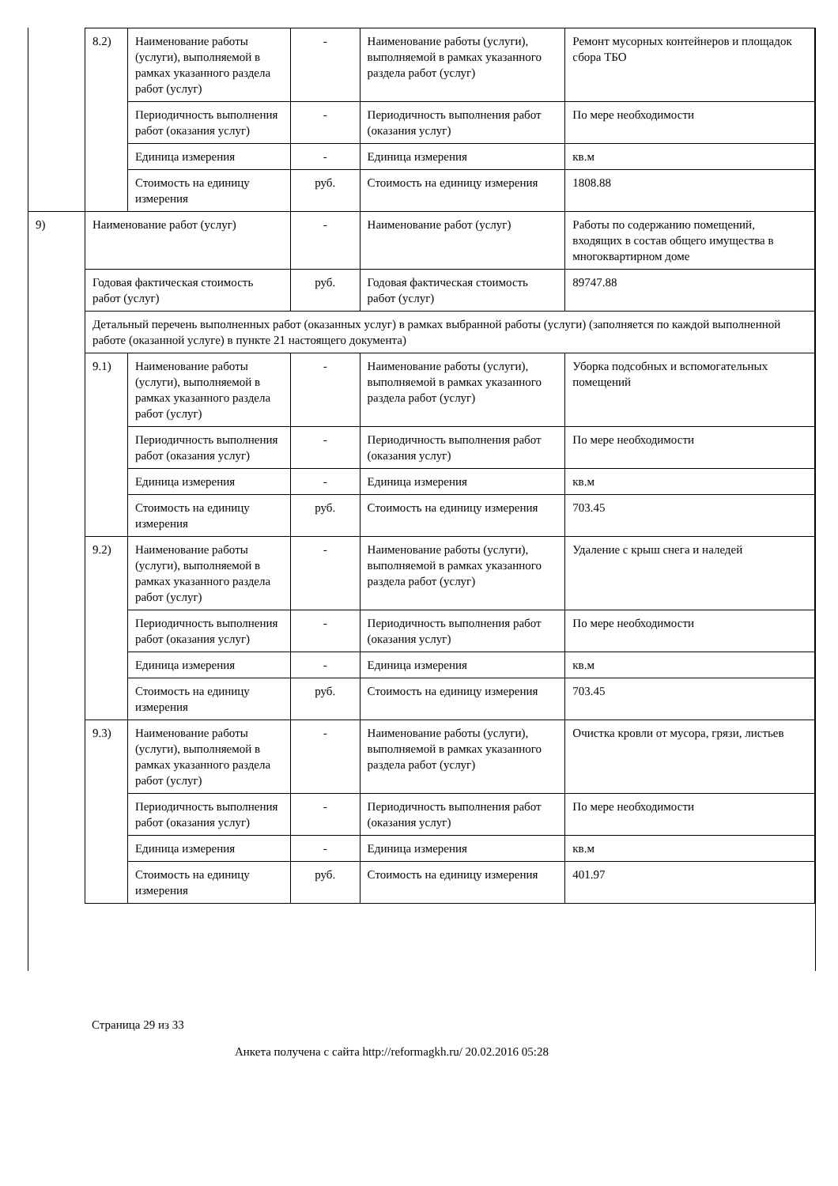| | 8.2) | Наименование работы (услуги), выполняемой в рамках указанного раздела работ (услуг) | - | Наименование работы (услуги), выполняемой в рамках указанного раздела работ (услуг) | Ремонт мусорных контейнеров и площадок сбора ТБО |
| | | Периодичность выполнения работ (оказания услуг) | - | Периодичность выполнения работ (оказания услуг) | По мере необходимости |
| | | Единица измерения | - | Единица измерения | кв.м |
| | | Стоимость на единицу измерения | руб. | Стоимость на единицу измерения | 1808.88 |
| 9) | Наименование работ (услуг) | | - | Наименование работ (услуг) | Работы по содержанию помещений, входящих в состав общего имущества в многоквартирном доме |
| | Годовая фактическая стоимость работ (услуг) | | руб. | Годовая фактическая стоимость работ (услуг) | 89747.88 |
| | Детальный перечень выполненных работ (оказанных услуг) в рамках выбранной работы (услуги) (заполняется по каждой выполненной работе (оказанной услуге) в пункте 21 настоящего документа) | | | | |
| | 9.1) | Наименование работы (услуги), выполняемой в рамках указанного раздела работ (услуг) | - | Наименование работы (услуги), выполняемой в рамках указанного раздела работ (услуг) | Уборка подсобных и вспомогательных помещений |
| | | Периодичность выполнения работ (оказания услуг) | - | Периодичность выполнения работ (оказания услуг) | По мере необходимости |
| | | Единица измерения | - | Единица измерения | кв.м |
| | | Стоимость на единицу измерения | руб. | Стоимость на единицу измерения | 703.45 |
| | 9.2) | Наименование работы (услуги), выполняемой в рамках указанного раздела работ (услуг) | - | Наименование работы (услуги), выполняемой в рамках указанного раздела работ (услуг) | Удаление с крыш снега и наледей |
| | | Периодичность выполнения работ (оказания услуг) | - | Периодичность выполнения работ (оказания услуг) | По мере необходимости |
| | | Единица измерения | - | Единица измерения | кв.м |
| | | Стоимость на единицу измерения | руб. | Стоимость на единицу измерения | 703.45 |
| | 9.3) | Наименование работы (услуги), выполняемой в рамках указанного раздела работ (услуг) | - | Наименование работы (услуги), выполняемой в рамках указанного раздела работ (услуг) | Очистка кровли от мусора, грязи, листьев |
| | | Периодичность выполнения работ (оказания услуг) | - | Периодичность выполнения работ (оказания услуг) | По мере необходимости |
| | | Единица измерения | - | Единица измерения | кв.м |
| | | Стоимость на единицу измерения | руб. | Стоимость на единицу измерения | 401.97 |
Страница 29 из 33
Анкета получена с сайта http://reformagkh.ru/ 20.02.2016 05:28